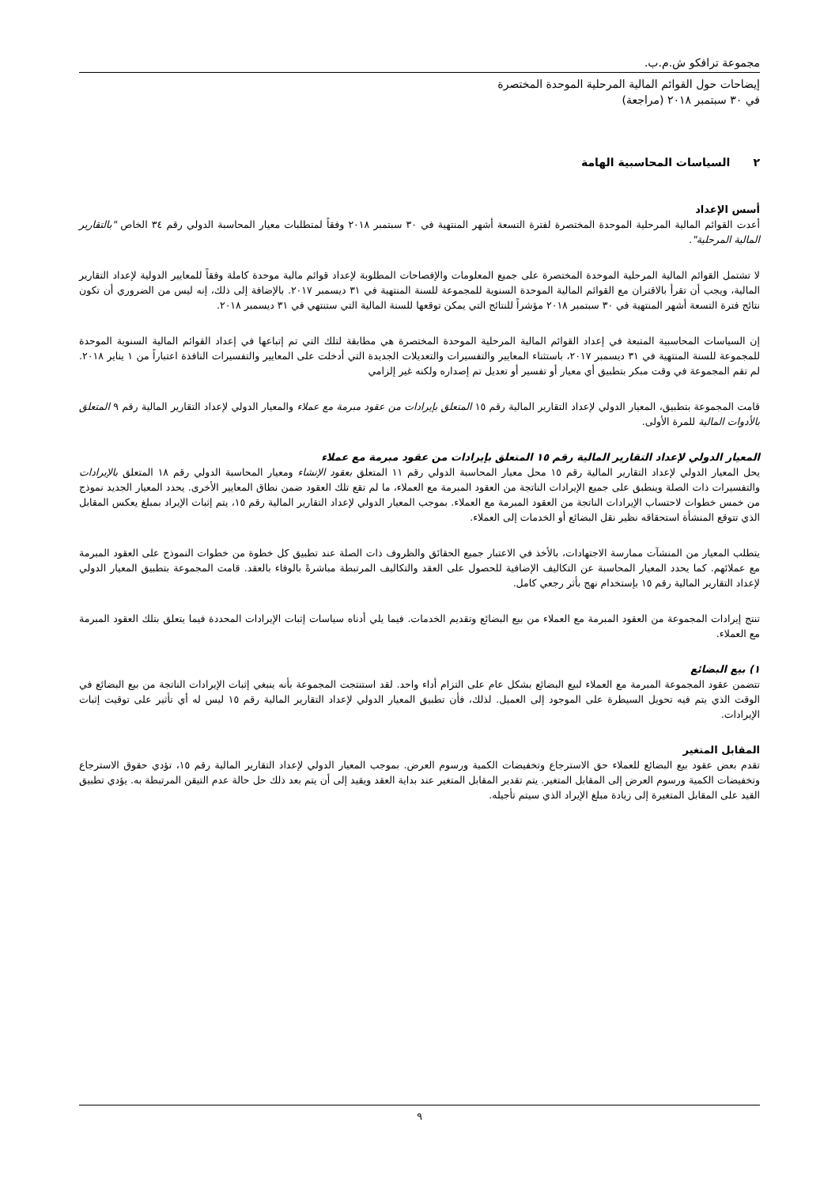مجموعة ترافكو ش.م.ب.
إيضاحات حول القوائم المالية المرحلية الموحدة المختصرة
في ٣٠ سبتمبر ٢٠١٨ (مراجعة)
٢ السياسات المحاسبية الهامة
أسس الإعداد
أعدت القوائم المالية المرحلية الموحدة المختصرة لفترة التسعة أشهر المنتهية في ٣٠ سبتمبر ٢٠١٨ وفقاً لمتطلبات معيار المحاسبة الدولي رقم ٣٤ الخاص "بالتقارير المالية المرحلية".
لا تشتمل القوائم المالية المرحلية الموحدة المختصرة على جميع المعلومات والإفصاحات المطلوبة لإعداد قوائم مالية موحدة كاملة وفقاً للمعايير الدولية لإعداد التقارير المالية، ويجب أن تقرأ بالاقتران مع القوائم المالية الموحدة السنوية للمجموعة للسنة المنتهية في ٣١ ديسمبر ٢٠١٧. بالإضافة إلى ذلك، إنه ليس من الضروري أن تكون نتائج فترة التسعة أشهر المنتهية في ٣٠ سبتمبر ٢٠١٨ مؤشراً للنتائج التي يمكن توقعها للسنة المالية التي ستنتهي في ٣١ ديسمبر ٢٠١٨.
إن السياسات المحاسبية المتبعة في إعداد القوائم المالية المرحلية الموحدة المختصرة هي مطابقة لتلك التي تم إتباعها في إعداد القوائم المالية السنوية الموحدة للمجموعة للسنة المنتهية في ٣١ ديسمبر ٢٠١٧، باستثناء المعايير والتفسيرات والتعديلات الجديدة التي أدخلت على المعايير والتفسيرات النافذة اعتباراً من ١ يناير ٢٠١٨. لم تقم المجموعة في وقت مبكر بتطبيق أي معيار أو تفسير أو تعديل تم إصداره ولكنه غير إلزامي
قامت المجموعة بتطبيق، المعيار الدولي لإعداد التقارير المالية رقم ١٥ المتعلق بإيرادات من عقود مبرمة مع عملاء والمعيار الدولي لإعداد التقارير المالية رقم ٩ المتعلق بالأدوات المالية للمرة الأولى.
المعيار الدولي لإعداد التقارير المالية رقم ١٥ المتعلق بإيرادات من عقود مبرمة مع عملاء
يحل المعيار الدولي لإعداد التقارير المالية رقم ١٥ محل معيار المحاسبة الدولي رقم ١١ المتعلق بعقود الإنشاء ومعيار المحاسبة الدولي رقم ١٨ المتعلق بالإيرادات والتفسيرات ذات الصلة وينطبق على جميع الإيرادات الناتجة من العقود المبرمة مع العملاء، ما لم تقع تلك العقود ضمن نطاق المعايير الأخرى. يحدد المعيار الجديد نموذج من خمس خطوات لاحتساب الإيرادات الناتجة من العقود المبرمة مع العملاء. بموجب المعيار الدولي لإعداد التقارير المالية رقم ١٥، يتم إثبات الإيراد بمبلغ يعكس المقابل الذي تتوقع المنشأة استحقاقه نظير نقل البضائع أو الخدمات إلى العملاء.
يتطلب المعيار من المنشآت ممارسة الاجتهادات، بالأخذ في الاعتبار جميع الحقائق والظروف ذات الصلة عند تطبيق كل خطوة من خطوات النموذج على العقود المبرمة مع عملائهم. كما يحدد المعيار المحاسبة عن التكاليف الإضافية للحصول على العقد والتكاليف المرتبطة مباشرةً بالوفاء بالعقد. قامت المجموعة بتطبيق المعيار الدولي لإعداد التقارير المالية رقم ١٥ بإستخدام نهج بأثر رجعي كامل.
تنتج إيرادات المجموعة من العقود المبرمة مع العملاء من بيع البضائع وتقديم الخدمات. فيما يلي أدناه سياسات إثبات الإيرادات المحددة فيما يتعلق بتلك العقود المبرمة مع العملاء.
١) بيع البضائع
تتضمن عقود المجموعة المبرمة مع العملاء لبيع البضائع بشكل عام على التزام أداء واحد. لقد استنتجت المجموعة بأنه ينبغي إثبات الإيرادات الناتجة من بيع البضائع في الوقت الذي يتم فيه تحويل السيطرة على الموجود إلى العميل. لذلك، فأن تطبيق المعيار الدولي لإعداد التقارير المالية رقم ١٥ ليس له أي تأثير على توقيت إثبات الإيرادات.
المقابل المتغير
تقدم بعض عقود بيع البضائع للعملاء حق الاسترجاع وتخفيضات الكمية ورسوم العرض. بموجب المعيار الدولي لإعداد التقارير المالية رقم ١٥، تؤدي حقوق الاسترجاع وتخفيضات الكمية ورسوم العرض إلى المقابل المتغير. يتم تقدير المقابل المتغير عند بداية العقد ويقيد إلى أن يتم بعد ذلك حل حالة عدم التيقن المرتبطة به. يؤدي تطبيق القيد على المقابل المتغيرة إلى زيادة مبلغ الإيراد الذي سيتم تأجيله.
٩